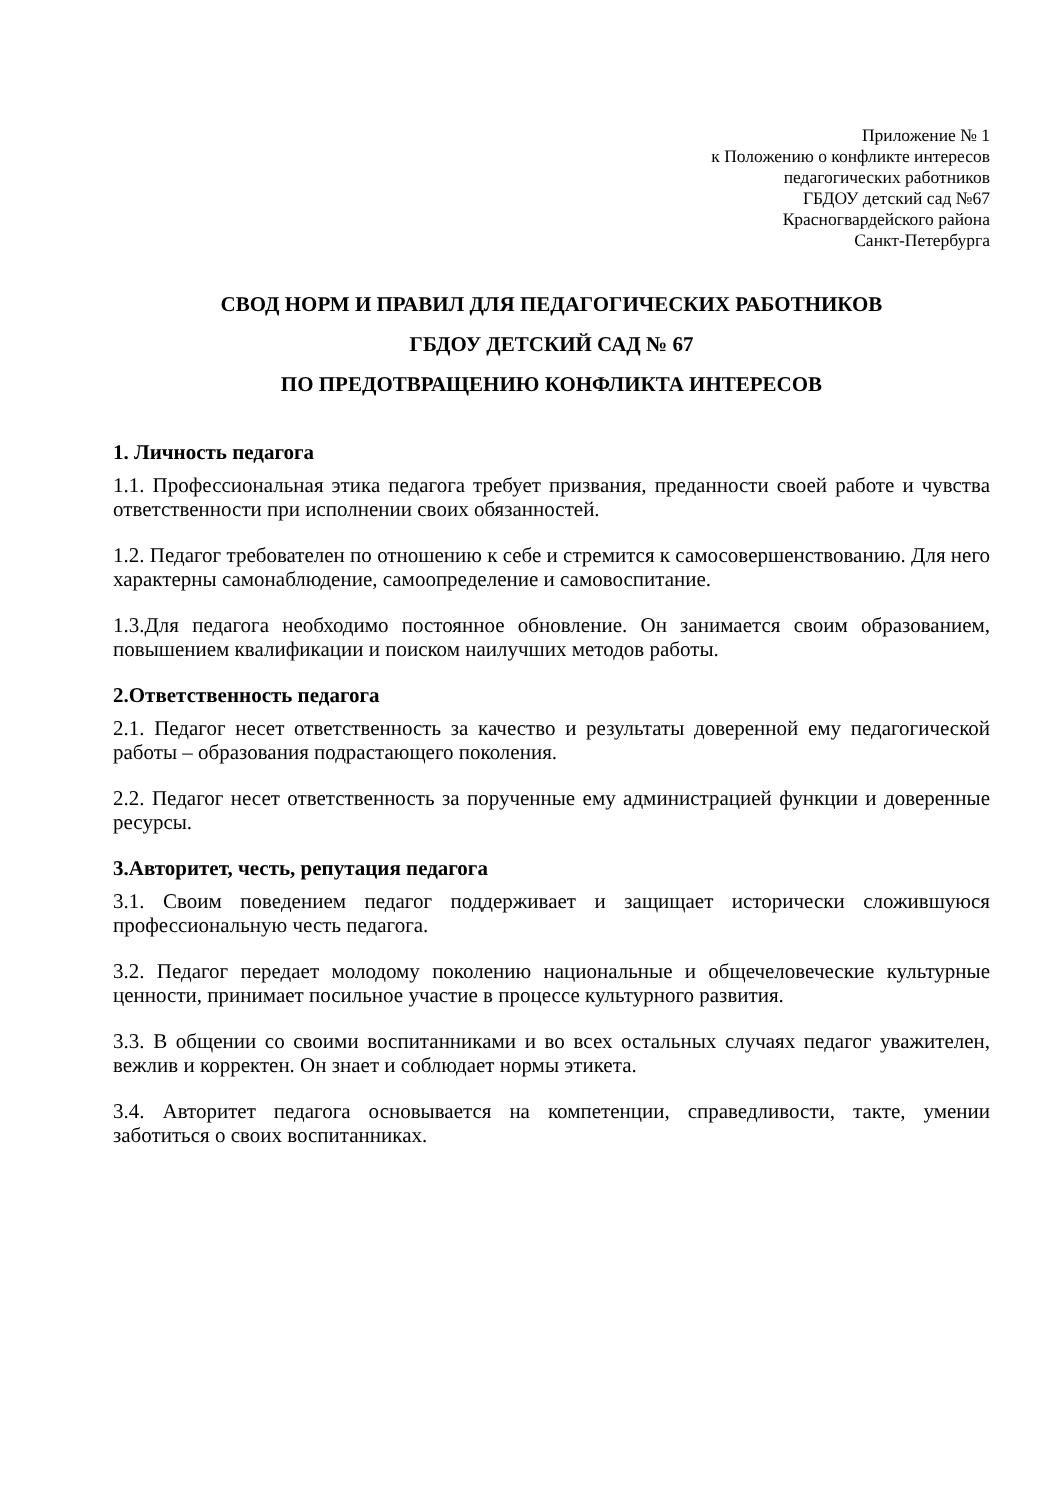Приложение № 1
к Положению о конфликте интересов
педагогических работников
ГБДОУ детский сад №67
Красногвардейского района
Санкт-Петербурга
СВОД НОРМ И ПРАВИЛ ДЛЯ ПЕДАГОГИЧЕСКИХ РАБОТНИКОВ
ГБДОУ ДЕТСКИЙ САД № 67
ПО ПРЕДОТВРАЩЕНИЮ КОНФЛИКТА ИНТЕРЕСОВ
1. Личность педагога
1.1. Профессиональная этика педагога требует призвания, преданности своей работе и чувства ответственности при исполнении своих обязанностей.
1.2. Педагог требователен по отношению к себе и стремится к самосовершенствованию. Для него характерны самонаблюдение, самоопределение и самовоспитание.
1.3.Для педагога необходимо постоянное обновление. Он занимается своим образованием, повышением квалификации и поиском наилучших методов работы.
2.Ответственность педагога
2.1. Педагог несет ответственность за качество и результаты доверенной ему педагогической работы – образования подрастающего поколения.
2.2. Педагог несет ответственность за порученные ему администрацией функции и доверенные ресурсы.
3.Авторитет, честь, репутация педагога
3.1. Своим поведением педагог поддерживает и защищает исторически сложившуюся профессиональную честь педагога.
3.2. Педагог передает молодому поколению национальные и общечеловеческие культурные ценности, принимает посильное участие в процессе культурного развития.
3.3. В общении со своими воспитанниками и во всех остальных случаях педагог уважителен, вежлив и корректен. Он знает и соблюдает нормы этикета.
3.4. Авторитет педагога основывается на компетенции, справедливости, такте, умении заботиться о своих воспитанниках.